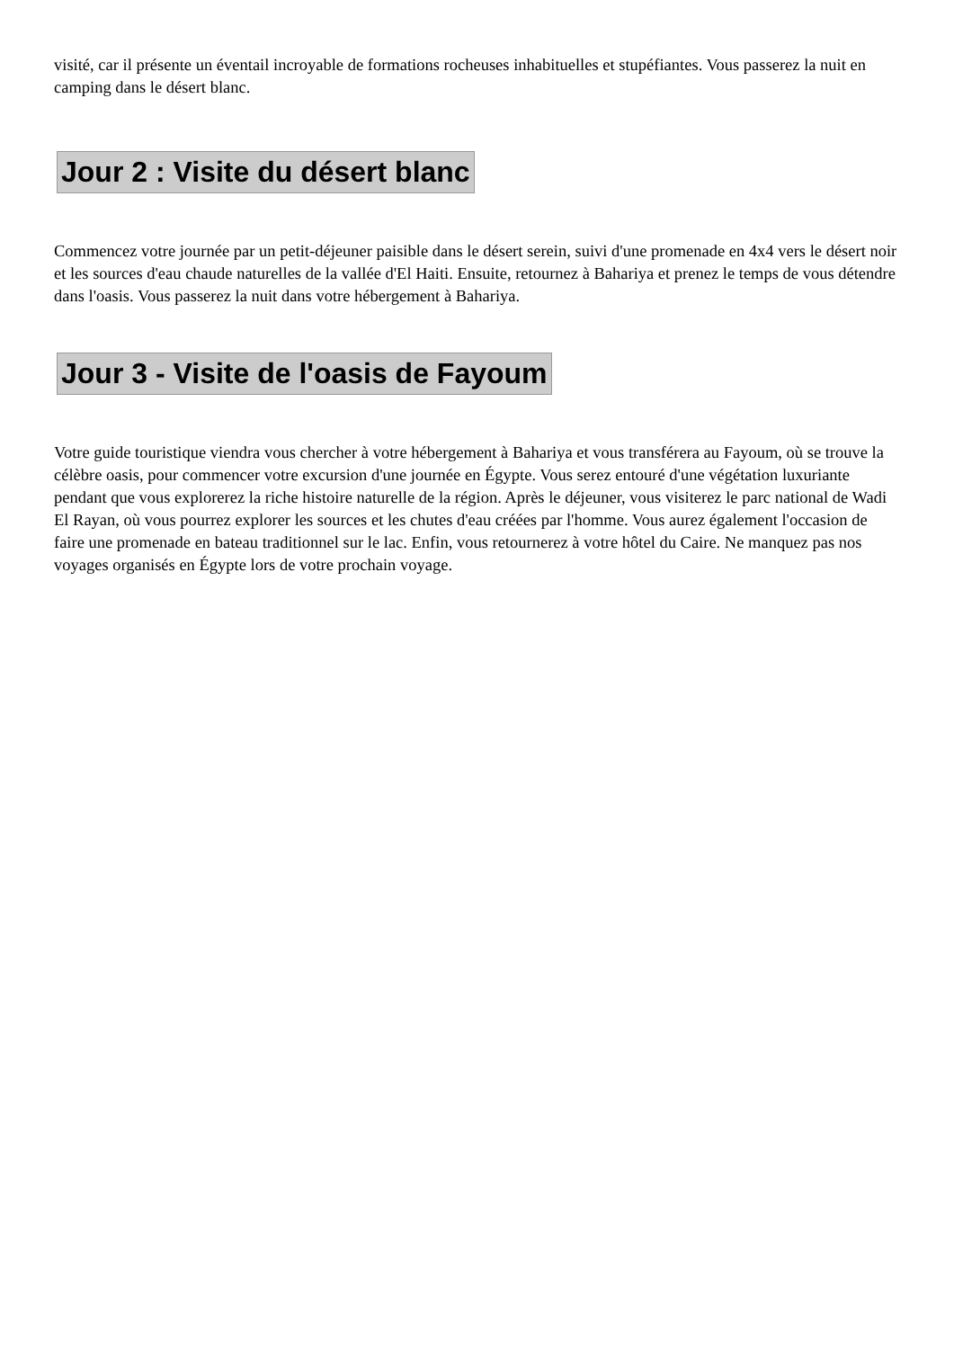visité, car il présente un éventail incroyable de formations rocheuses inhabituelles et stupéfiantes. Vous passerez la nuit en camping dans le désert blanc.
Jour 2 : Visite du désert blanc
Commencez votre journée par un petit-déjeuner paisible dans le désert serein, suivi d'une promenade en 4x4 vers le désert noir et les sources d'eau chaude naturelles de la vallée d'El Haiti. Ensuite, retournez à Bahariya et prenez le temps de vous détendre dans l'oasis. Vous passerez la nuit dans votre hébergement à Bahariya.
Jour 3 - Visite de l'oasis de Fayoum
Votre guide touristique viendra vous chercher à votre hébergement à Bahariya et vous transférera au Fayoum, où se trouve la célèbre oasis, pour commencer votre excursion d'une journée en Égypte. Vous serez entouré d'une végétation luxuriante pendant que vous explorerez la riche histoire naturelle de la région. Après le déjeuner, vous visiterez le parc national de Wadi El Rayan, où vous pourrez explorer les sources et les chutes d'eau créées par l'homme. Vous aurez également l'occasion de faire une promenade en bateau traditionnel sur le lac. Enfin, vous retournerez à votre hôtel du Caire. Ne manquez pas nos voyages organisés en Égypte lors de votre prochain voyage.